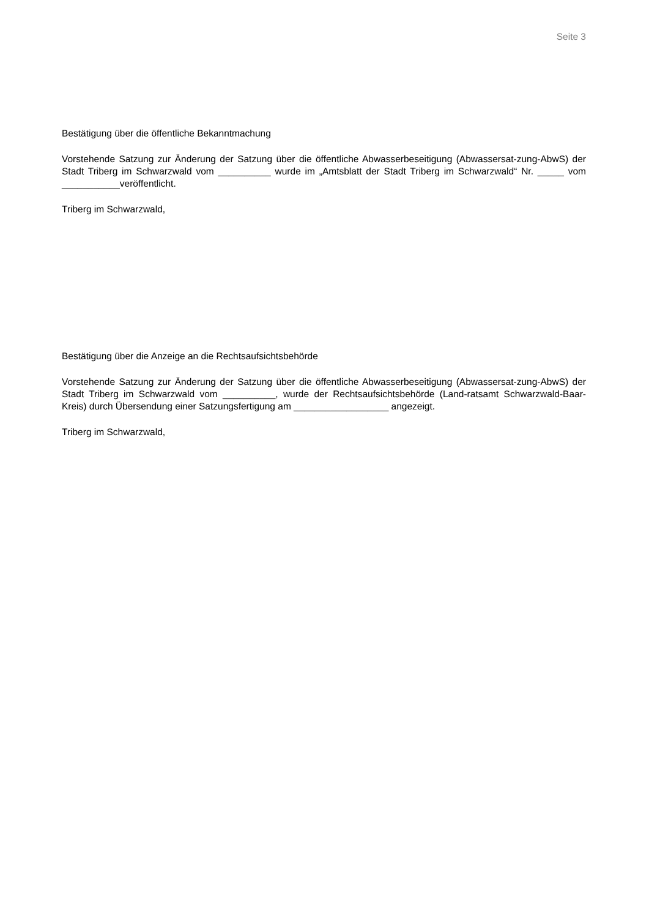Seite 3
Bestätigung über die öffentliche Bekanntmachung
Vorstehende Satzung zur Änderung der Satzung über die öffentliche Abwasserbeseitigung (Abwassersat-zung-AbwS) der Stadt Triberg im Schwarzwald vom __________ wurde im „Amtsblatt der Stadt Triberg im Schwarzwald“ Nr. _____ vom ___________veröffentlicht.
Triberg im Schwarzwald,
Bestätigung über die Anzeige an die Rechtsaufsichtsbehörde
Vorstehende Satzung zur Änderung der Satzung über die öffentliche Abwasserbeseitigung (Abwassersat-zung-AbwS) der Stadt Triberg im Schwarzwald vom __________, wurde der Rechtsaufsichtsbehörde (Land-ratsamt Schwarzwald-Baar-Kreis) durch Übersendung einer Satzungsfertigung am __________________ angezeigt.
Triberg im Schwarzwald,